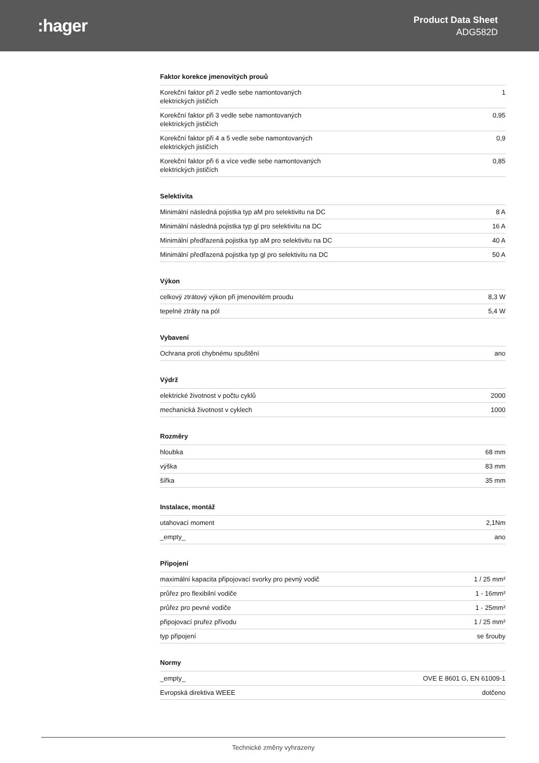:hager
Product Data Sheet
ADG582D
Faktor korekce jmenovitých prouů
| Korekční faktor při 2 vedle sebe namontovaných elektrických jističích | 1 |
| Korekční faktor při 3 vedle sebe namontovaných elektrických jističích | 0,95 |
| Korekční faktor při 4 a 5 vedle sebe namontovaných elektrických jističích | 0,9 |
| Korekční faktor při 6 a více vedle sebe namontovaných elektrických jističích | 0,85 |
Selektivita
| Minimální následná pojistka typ aM pro selektivitu na DC | 8 A |
| Minimální následná pojistka typ gl pro selektivitu na DC | 16 A |
| Minimální předřazená pojistka typ aM pro selektivitu na DC | 40 A |
| Minimální předřazená pojistka typ gl pro selektivitu na DC | 50 A |
Výkon
| celkový ztrátový výkon při jmenovitém proudu | 8,3 W |
| tepelné ztráty na pól | 5,4 W |
Vybavení
| Ochrana proti chybnému spuštění | ano |
Výdrž
| elektrické životnost v počtu cyklů | 2000 |
| mechanická životnost v cyklech | 1000 |
Rozměry
| hloubka | 68 mm |
| výška | 83 mm |
| šířka | 35 mm |
Instalace, montáž
| utahovací moment | 2,1Nm |
| _empty_ | ano |
Připojení
| maximální kapacita připojovací svorky pro pevný vodič | 1 / 25 mm² |
| průřez pro flexibilní vodiče | 1 - 16mm² |
| průřez pro pevné vodiče | 1 - 25mm² |
| připojovací pruřez přívodu | 1 / 25 mm² |
| typ připojení | se šrouby |
Normy
| _empty_ | OVE E 8601 G, EN 61009-1 |
| Evropská direktiva WEEE | dotčeno |
Technické změny vyhrazeny